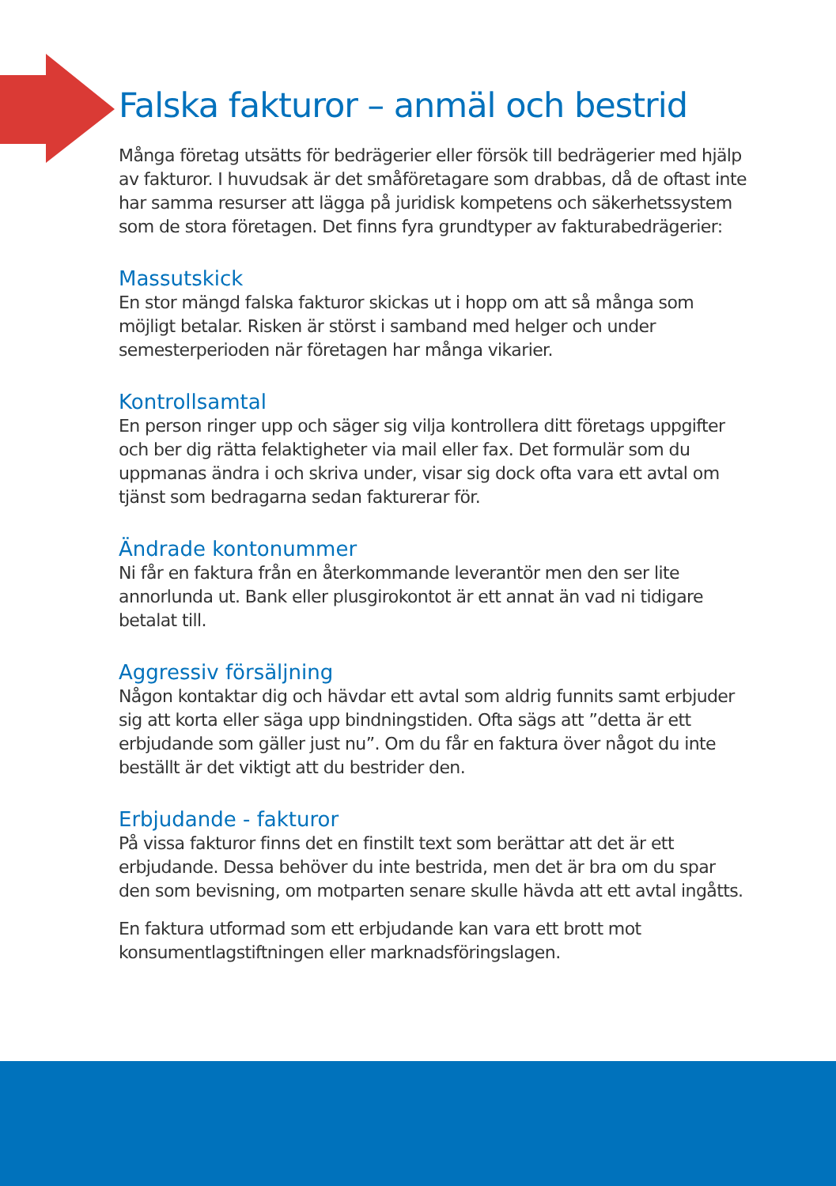Falska fakturor – anmäl och bestrid
Många företag utsätts för bedrägerier eller försök till bedrägerier med hjälp av fakturor. I huvudsak är det småföretagare som drabbas, då de oftast inte har samma resurser att lägga på juridisk kompetens och säkerhetssystem som de stora företagen. Det finns fyra grundtyper av fakturabedrägerier:
Massutskick
En stor mängd falska fakturor skickas ut i hopp om att så många som möjligt betalar. Risken är störst i samband med helger och under semesterperioden när företagen har många vikarier.
Kontrollsamtal
En person ringer upp och säger sig vilja kontrollera ditt företags uppgifter och ber dig rätta felaktigheter via mail eller fax. Det formulär som du uppmanas ändra i och skriva under, visar sig dock ofta vara ett avtal om tjänst som bedragarna sedan fakturerar för.
Ändrade kontonummer
Ni får en faktura från en återkommande leverantör men den ser lite annorlunda ut. Bank eller plusgirokontot är ett annat än vad ni tidigare betalat till.
Aggressiv försäljning
Någon kontaktar dig och hävdar ett avtal som aldrig funnits samt erbjuder sig att korta eller säga upp bindningstiden. Ofta sägs att ”detta är ett erbjudande som gäller just nu”. Om du får en faktura över något du inte beställt är det viktigt att du bestrider den.
Erbjudande - fakturor
På vissa fakturor finns det en finstilt text som berättar att det är ett erbjudande. Dessa behöver du inte bestrida, men det är bra om du spar den som bevisning, om motparten senare skulle hävda att ett avtal ingåtts.
En faktura utformad som ett erbjudande kan vara ett brott mot konsumentlagstiftningen eller marknadsföringslagen.